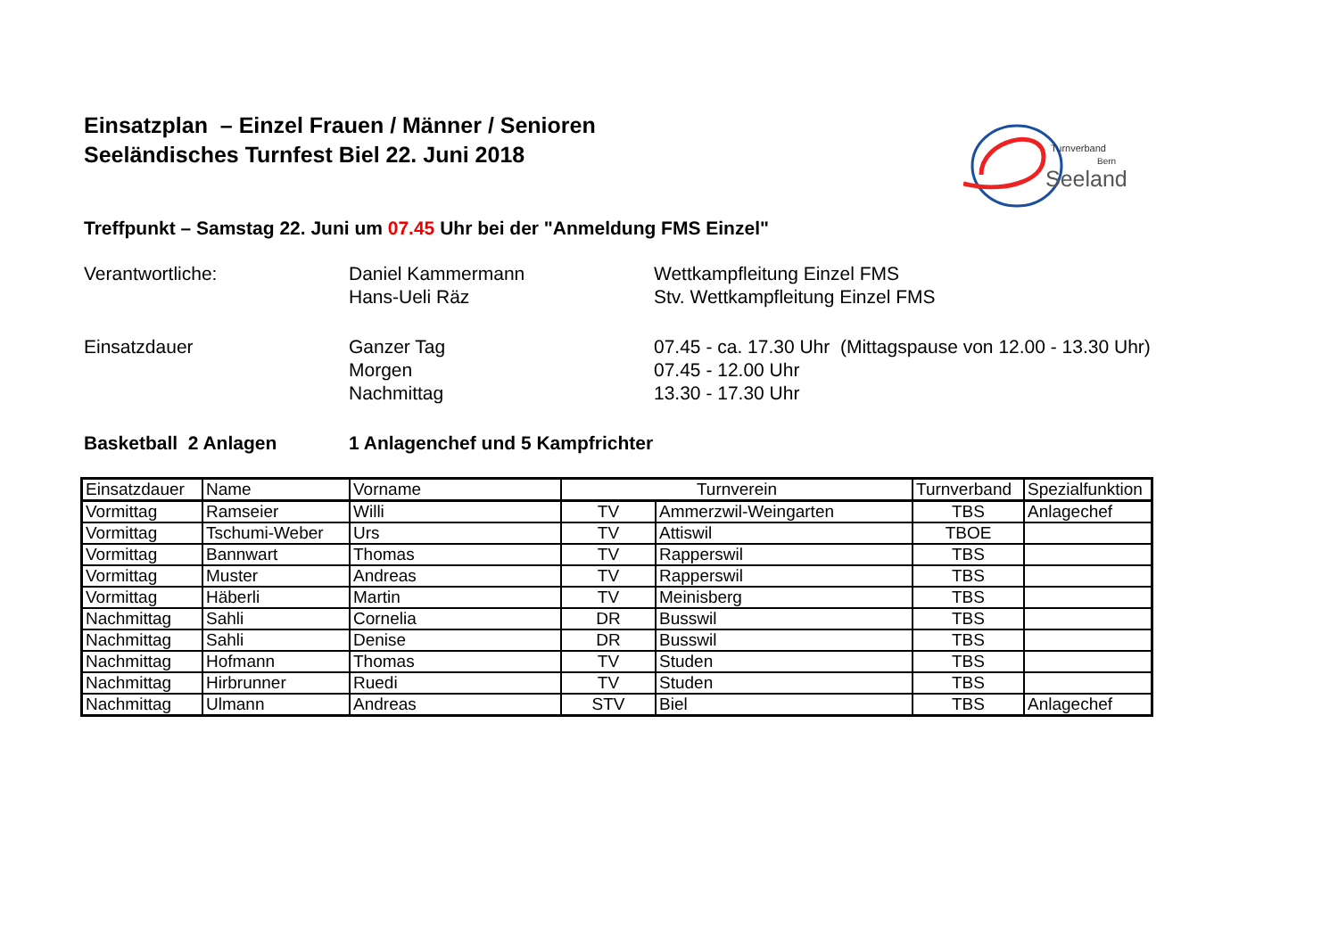Einsatzplan – Einzel Frauen / Männer / Senioren
Seeländisches Turnfest Biel 22. Juni 2018
Turnverband
Bern
Seeland
Treffpunkt – Samstag 22. Juni um 07.45 Uhr bei der "Anmeldung FMS Einzel"
Verantwortliche: Daniel Kammermann
Hans-Ueli Räz
Wettkampfleitung Einzel FMS
Stv. Wettkampfleitung Einzel FMS
Einsatzdauer Ganzer Tag
Morgen
Nachmittag
07.45 - ca. 17.30 Uhr (Mittagspause von 12.00 - 13.30 Uhr)
07.45 - 12.00 Uhr
13.30 - 17.30 Uhr
Basketball 2 Anlagen 1 Anlagenchef und 5 Kampfrichter
| Einsatzdauer | Name | Vorname | Turnverein | | Turnverband | Spezialfunktion |
| --- | --- | --- | --- | --- | --- | --- |
| Vormittag | Ramseier | Willi | TV | Ammerzwil-Weingarten | TBS | Anlagechef |
| Vormittag | Tschumi-Weber | Urs | TV | Attiswil | TBOE | |
| Vormittag | Bannwart | Thomas | TV | Rapperswil | TBS | |
| Vormittag | Muster | Andreas | TV | Rapperswil | TBS | |
| Vormittag | Häberli | Martin | TV | Meinisberg | TBS | |
| Nachmittag | Sahli | Cornelia | DR | Busswil | TBS | |
| Nachmittag | Sahli | Denise | DR | Busswil | TBS | |
| Nachmittag | Hofmann | Thomas | TV | Studen | TBS | |
| Nachmittag | Hirbrunner | Ruedi | TV | Studen | TBS | |
| Nachmittag | Ulmann | Andreas | STV | Biel | TBS | Anlagechef |